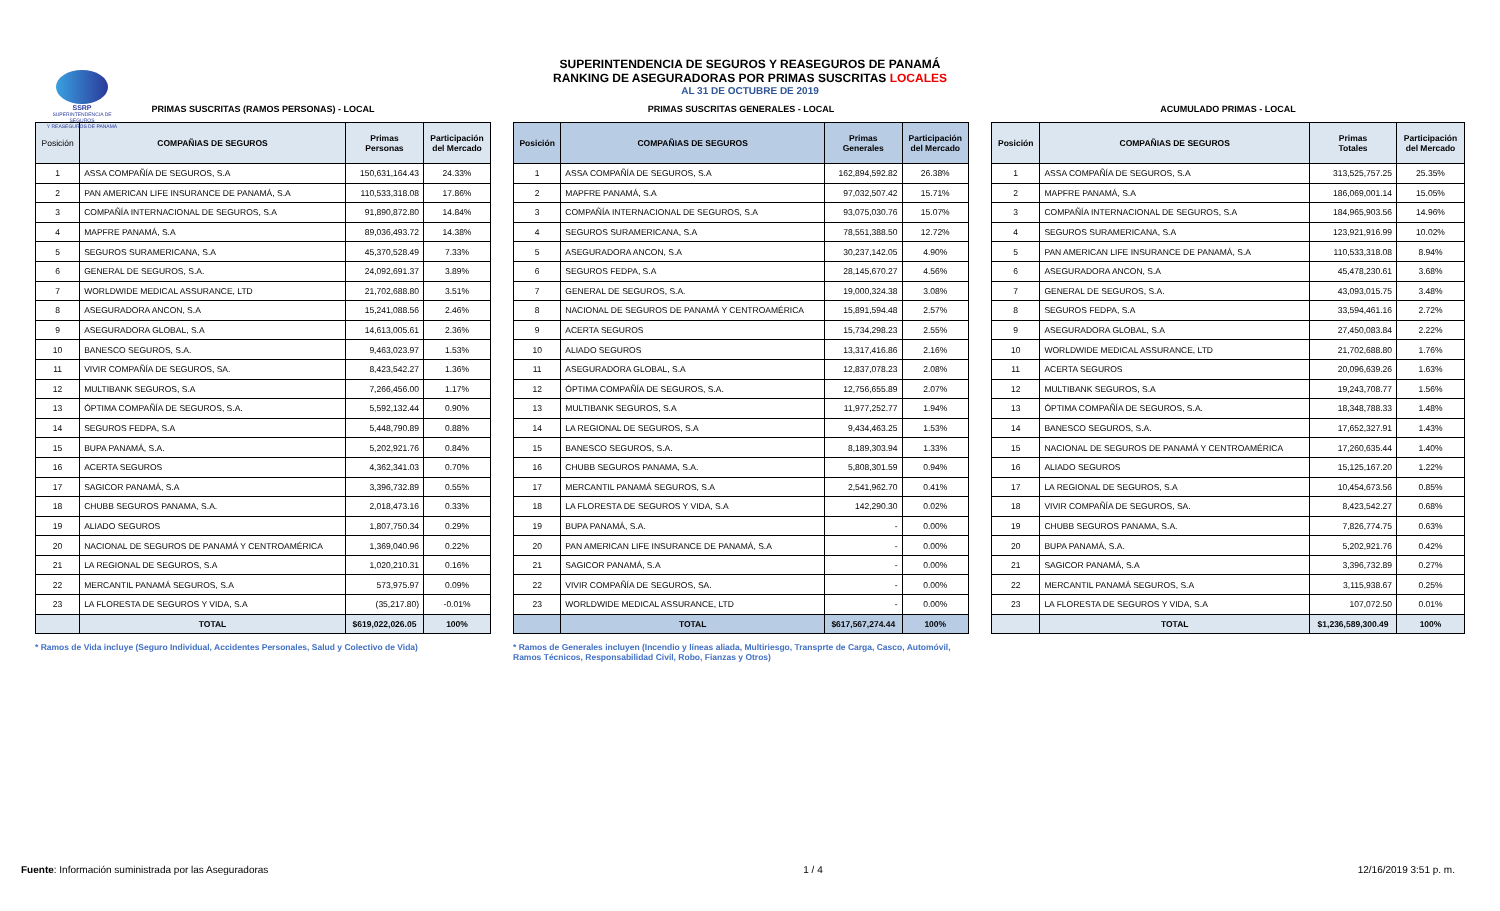SSRP
SUPERINTENDENCIA DE SEGUROS
Y REASEGUROS DE PANAMÁ
SUPERINTENDENCIA DE SEGUROS Y REASEGUROS DE PANAMÁ
RANKING DE ASEGURADORAS POR PRIMAS SUSCRITAS LOCALES
AL 31 DE OCTUBRE DE 2019
PRIMAS SUSCRITAS (RAMOS PERSONAS) - LOCAL
| Posición | COMPAÑIAS DE SEGUROS | Primas Personas | Participación del Mercado |
| --- | --- | --- | --- |
| 1 | ASSA COMPAÑÍA DE SEGUROS, S.A | 150,631,164.43 | 24.33% |
| 2 | PAN AMERICAN LIFE INSURANCE DE PANAMÁ, S.A | 110,533,318.08 | 17.86% |
| 3 | COMPAÑÍA INTERNACIONAL DE SEGUROS, S.A | 91,890,872.80 | 14.84% |
| 4 | MAPFRE PANAMÁ, S.A | 89,036,493.72 | 14.38% |
| 5 | SEGUROS SURAMERICANA, S.A | 45,370,528.49 | 7.33% |
| 6 | GENERAL DE SEGUROS, S.A. | 24,092,691.37 | 3.89% |
| 7 | WORLDWIDE MEDICAL ASSURANCE, LTD | 21,702,688.80 | 3.51% |
| 8 | ASEGURADORA ANCON, S.A | 15,241,088.56 | 2.46% |
| 9 | ASEGURADORA GLOBAL, S.A | 14,613,005.61 | 2.36% |
| 10 | BANESCO SEGUROS, S.A. | 9,463,023.97 | 1.53% |
| 11 | VIVIR COMPAÑÍA DE SEGUROS, SA. | 8,423,542.27 | 1.36% |
| 12 | MULTIBANK SEGUROS, S.A | 7,266,456.00 | 1.17% |
| 13 | ÓPTIMA COMPAÑÍA DE SEGUROS, S.A. | 5,592,132.44 | 0.90% |
| 14 | SEGUROS FEDPA, S.A | 5,448,790.89 | 0.88% |
| 15 | BUPA PANAMÁ, S.A. | 5,202,921.76 | 0.84% |
| 16 | ACERTA SEGUROS | 4,362,341.03 | 0.70% |
| 17 | SAGICOR PANAMÁ, S.A | 3,396,732.89 | 0.55% |
| 18 | CHUBB SEGUROS PANAMA, S.A. | 2,018,473.16 | 0.33% |
| 19 | ALIADO SEGUROS | 1,807,750.34 | 0.29% |
| 20 | NACIONAL DE SEGUROS DE PANAMÁ Y CENTROAMÉRICA | 1,369,040.96 | 0.22% |
| 21 | LA REGIONAL DE SEGUROS, S.A | 1,020,210.31 | 0.16% |
| 22 | MERCANTIL PANAMÁ SEGUROS, S.A | 573,975.97 | 0.09% |
| 23 | LA FLORESTA DE SEGUROS Y VIDA, S.A | (35,217.80) | -0.01% |
| | TOTAL | $619,022,026.05 | 100% |
* Ramos de Vida incluye (Seguro Individual, Accidentes Personales, Salud y Colectivo de Vida)
PRIMAS SUSCRITAS GENERALES - LOCAL
| Posición | COMPAÑIAS DE SEGUROS | Primas Generales | Participación del Mercado |
| --- | --- | --- | --- |
| 1 | ASSA COMPAÑÍA DE SEGUROS, S.A | 162,894,592.82 | 26.38% |
| 2 | MAPFRE PANAMÁ, S.A | 97,032,507.42 | 15.71% |
| 3 | COMPAÑÍA INTERNACIONAL DE SEGUROS, S.A | 93,075,030.76 | 15.07% |
| 4 | SEGUROS SURAMERICANA, S.A | 78,551,388.50 | 12.72% |
| 5 | ASEGURADORA ANCON, S.A | 30,237,142.05 | 4.90% |
| 6 | SEGUROS FEDPA, S.A | 28,145,670.27 | 4.56% |
| 7 | GENERAL DE SEGUROS, S.A. | 19,000,324.38 | 3.08% |
| 8 | NACIONAL DE SEGUROS DE PANAMÁ Y CENTROAMÉRICA | 15,891,594.48 | 2.57% |
| 9 | ACERTA SEGUROS | 15,734,298.23 | 2.55% |
| 10 | ALIADO SEGUROS | 13,317,416.86 | 2.16% |
| 11 | ASEGURADORA GLOBAL, S.A | 12,837,078.23 | 2.08% |
| 12 | ÓPTIMA COMPAÑÍA DE SEGUROS, S.A. | 12,756,655.89 | 2.07% |
| 13 | MULTIBANK SEGUROS, S.A | 11,977,252.77 | 1.94% |
| 14 | LA REGIONAL DE SEGUROS, S.A | 9,434,463.25 | 1.53% |
| 15 | BANESCO SEGUROS, S.A. | 8,189,303.94 | 1.33% |
| 16 | CHUBB SEGUROS PANAMA, S.A. | 5,808,301.59 | 0.94% |
| 17 | MERCANTIL PANAMÁ SEGUROS, S.A | 2,541,962.70 | 0.41% |
| 18 | LA FLORESTA DE SEGUROS Y VIDA, S.A | 142,290.30 | 0.02% |
| 19 | BUPA PANAMÁ, S.A. | - | 0.00% |
| 20 | PAN AMERICAN LIFE INSURANCE DE PANAMÁ, S.A | - | 0.00% |
| 21 | SAGICOR PANAMÁ, S.A | - | 0.00% |
| 22 | VIVIR COMPAÑÍA DE SEGUROS, SA. | - | 0.00% |
| 23 | WORLDWIDE MEDICAL ASSURANCE, LTD | - | 0.00% |
| | TOTAL | $617,567,274.44 | 100% |
* Ramos de Generales incluyen (Incendio y líneas aliada, Multiriesgo, Transprte de Carga, Casco, Automóvil, Ramos Técnicos, Responsabilidad Civil, Robo, Fianzas y Otros)
ACUMULADO PRIMAS - LOCAL
| Posición | COMPAÑIAS DE SEGUROS | Primas Totales | Participación del Mercado |
| --- | --- | --- | --- |
| 1 | ASSA COMPAÑÍA DE SEGUROS, S.A | 313,525,757.25 | 25.35% |
| 2 | MAPFRE PANAMÁ, S.A | 186,069,001.14 | 15.05% |
| 3 | COMPAÑÍA INTERNACIONAL DE SEGUROS, S.A | 184,965,903.56 | 14.96% |
| 4 | SEGUROS SURAMERICANA, S.A | 123,921,916.99 | 10.02% |
| 5 | PAN AMERICAN LIFE INSURANCE DE PANAMÁ, S.A | 110,533,318.08 | 8.94% |
| 6 | ASEGURADORA ANCON, S.A | 45,478,230.61 | 3.68% |
| 7 | GENERAL DE SEGUROS, S.A. | 43,093,015.75 | 3.48% |
| 8 | SEGUROS FEDPA, S.A | 33,594,461.16 | 2.72% |
| 9 | ASEGURADORA GLOBAL, S.A | 27,450,083.84 | 2.22% |
| 10 | WORLDWIDE MEDICAL ASSURANCE, LTD | 21,702,688.80 | 1.76% |
| 11 | ACERTA SEGUROS | 20,096,639.26 | 1.63% |
| 12 | MULTIBANK SEGUROS, S.A | 19,243,708.77 | 1.56% |
| 13 | ÓPTIMA COMPAÑÍA DE SEGUROS, S.A. | 18,348,788.33 | 1.48% |
| 14 | BANESCO SEGUROS, S.A. | 17,652,327.91 | 1.43% |
| 15 | NACIONAL DE SEGUROS DE PANAMÁ Y CENTROAMÉRICA | 17,260,635.44 | 1.40% |
| 16 | ALIADO SEGUROS | 15,125,167.20 | 1.22% |
| 17 | LA REGIONAL DE SEGUROS, S.A | 10,454,673.56 | 0.85% |
| 18 | VIVIR COMPAÑÍA DE SEGUROS, SA. | 8,423,542.27 | 0.68% |
| 19 | CHUBB SEGUROS PANAMA, S.A. | 7,826,774.75 | 0.63% |
| 20 | BUPA PANAMÁ, S.A. | 5,202,921.76 | 0.42% |
| 21 | SAGICOR PANAMÁ, S.A | 3,396,732.89 | 0.27% |
| 22 | MERCANTIL PANAMÁ SEGUROS, S.A | 3,115,938.67 | 0.25% |
| 23 | LA FLORESTA DE SEGUROS Y VIDA, S.A | 107,072.50 | 0.01% |
| | TOTAL | $1,236,589,300.49 | 100% |
Fuente: Información suministrada por las Aseguradoras 1 / 4 12/16/2019 3:51 p. m.